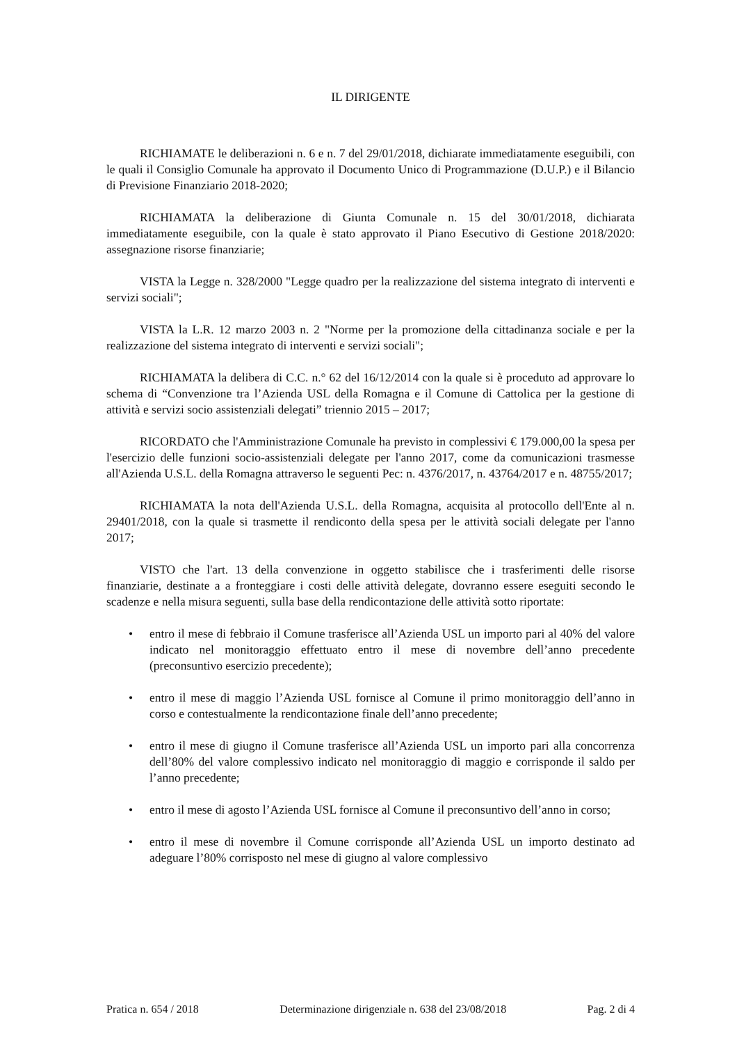IL DIRIGENTE
RICHIAMATE le deliberazioni n. 6 e n. 7 del 29/01/2018, dichiarate immediatamente eseguibili, con le quali il Consiglio Comunale ha approvato il Documento Unico di Programmazione (D.U.P.) e il Bilancio di Previsione Finanziario 2018-2020;
RICHIAMATA la deliberazione di Giunta Comunale n. 15 del 30/01/2018, dichiarata immediatamente eseguibile, con la quale è stato approvato il Piano Esecutivo di Gestione 2018/2020: assegnazione risorse finanziarie;
VISTA la Legge n. 328/2000 "Legge quadro per la realizzazione del sistema integrato di interventi e servizi sociali";
VISTA la L.R. 12 marzo 2003 n. 2 "Norme per la promozione della cittadinanza sociale e per la realizzazione del sistema integrato di interventi e servizi sociali";
RICHIAMATA la delibera di C.C. n.° 62 del 16/12/2014 con la quale si è proceduto ad approvare lo schema di “Convenzione tra l’Azienda USL della Romagna e il Comune di Cattolica per la gestione di attività e servizi socio assistenziali delegati” triennio 2015 – 2017;
RICORDATO che l'Amministrazione Comunale ha previsto in complessivi € 179.000,00 la spesa per l'esercizio delle funzioni socio-assistenziali delegate per l'anno 2017, come da comunicazioni trasmesse all'Azienda U.S.L. della Romagna attraverso le seguenti Pec: n. 4376/2017, n. 43764/2017 e n. 48755/2017;
RICHIAMATA la nota dell'Azienda U.S.L. della Romagna, acquisita al protocollo dell'Ente al n. 29401/2018, con la quale si trasmette il rendiconto della spesa per le attività sociali delegate per l'anno 2017;
VISTO che l'art. 13 della convenzione in oggetto stabilisce che i trasferimenti delle risorse finanziarie, destinate a a fronteggiare i costi delle attività delegate, dovranno essere eseguiti secondo le scadenze e nella misura seguenti, sulla base della rendicontazione delle attività sotto riportate:
• entro il mese di febbraio il Comune trasferisce all’Azienda USL un importo pari al 40% del valore indicato nel monitoraggio effettuato entro il mese di novembre dell’anno precedente (preconsuntivo esercizio precedente);
• entro il mese di maggio l’Azienda USL fornisce al Comune il primo monitoraggio dell’anno in corso e contestualmente la rendicontazione finale dell’anno precedente;
• entro il mese di giugno il Comune trasferisce all’Azienda USL un importo pari alla concorrenza dell’80% del valore complessivo indicato nel monitoraggio di maggio e corrisponde il saldo per l’anno precedente;
• entro il mese di agosto l’Azienda USL fornisce al Comune il preconsuntivo dell’anno in corso;
• entro il mese di novembre il Comune corrisponde all’Azienda USL un importo destinato ad adeguare l’80% corrisposto nel mese di giugno al valore complessivo
Pratica n. 654 / 2018 Determinazione dirigenziale n. 638 del 23/08/2018 Pag. 2 di 4